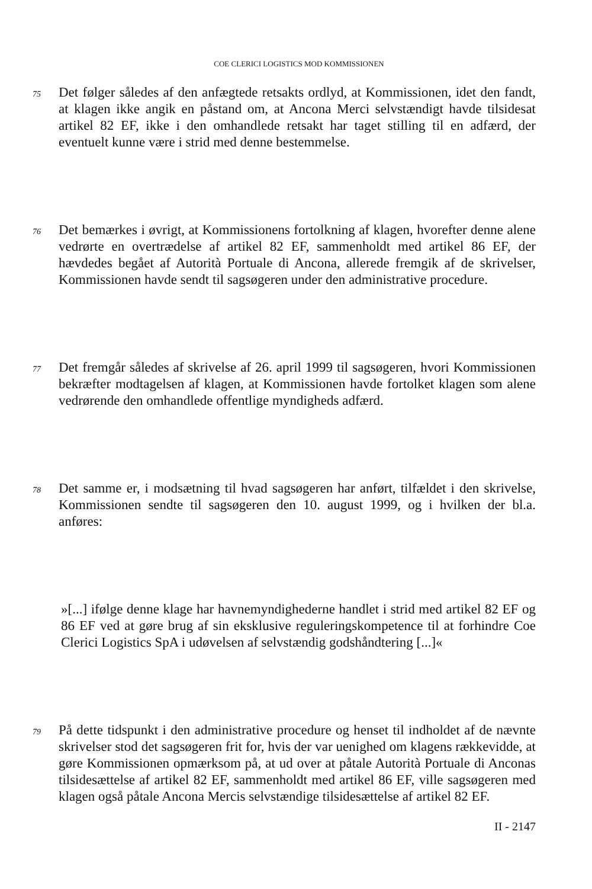COE CLERICI LOGISTICS MOD KOMMISSIONEN
75
Det følger således af den anfægtede retsakts ordlyd, at Kommissionen, idet den fandt, at klagen ikke angik en påstand om, at Ancona Merci selvstændigt havde tilsidesat artikel 82 EF, ikke i den omhandlede retsakt har taget stilling til en adfærd, der eventuelt kunne være i strid med denne bestemmelse.
76
Det bemærkes i øvrigt, at Kommissionens fortolkning af klagen, hvorefter denne alene vedrørte en overtrædelse af artikel 82 EF, sammenholdt med artikel 86 EF, der hævdedes begået af Autorità Portuale di Ancona, allerede fremgik af de skrivelser, Kommissionen havde sendt til sagsøgeren under den administrative procedure.
77
Det fremgår således af skrivelse af 26. april 1999 til sagsøgeren, hvori Kommissionen bekræfter modtagelsen af klagen, at Kommissionen havde fortolket klagen som alene vedrørende den omhandlede offentlige myndigheds adfærd.
78
Det samme er, i modsætning til hvad sagsøgeren har anført, tilfældet i den skrivelse, Kommissionen sendte til sagsøgeren den 10. august 1999, og i hvilken der bl.a. anføres:
»[...] ifølge denne klage har havnemyndighederne handlet i strid med artikel 82 EF og 86 EF ved at gøre brug af sin eksklusive reguleringskompetence til at forhindre Coe Clerici Logistics SpA i udøvelsen af selvstændig godshåndtering [...]«
79
På dette tidspunkt i den administrative procedure og henset til indholdet af de nævnte skrivelser stod det sagsøgeren frit for, hvis der var uenighed om klagens rækkevidde, at gøre Kommissionen opmærksom på, at ud over at påtale Autorità Portuale di Anconas tilsidesættelse af artikel 82 EF, sammenholdt med artikel 86 EF, ville sagsøgeren med klagen også påtale Ancona Mercis selvstændige tilsidesættelse af artikel 82 EF.
II - 2147